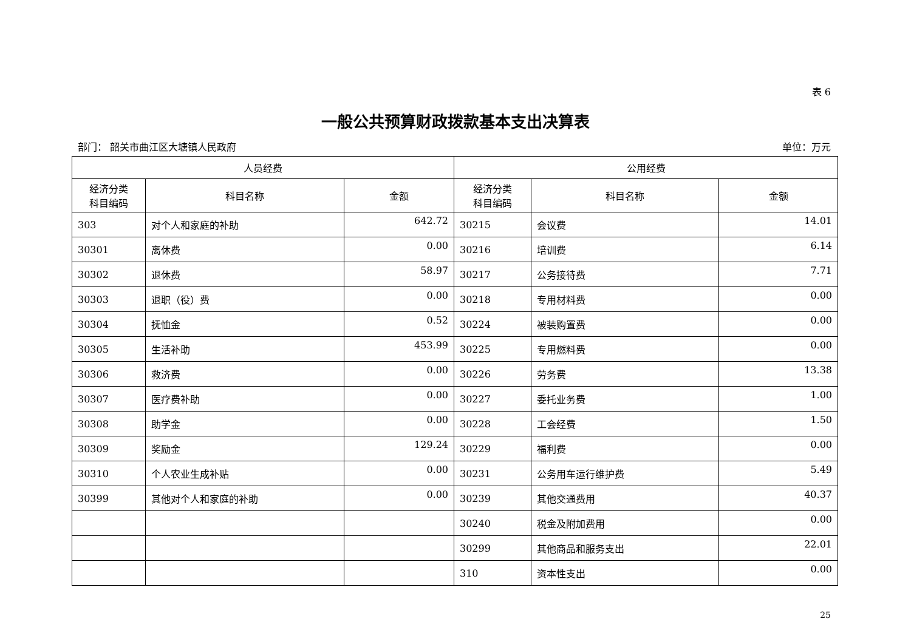表 6
一般公共预算财政拨款基本支出决算表
部门： 韶关市曲江区大塘镇人民政府 单位：万元
| 人员经费 | | | 公用经费 | | |
| --- | --- | --- | --- | --- | --- |
| 经济分类 科目编码 | 科目名称 | 金额 | 经济分类 科目编码 | 科目名称 | 金额 |
| 303 | 对个人和家庭的补助 | 642.72 | 30215 | 会议费 | 14.01 |
| 30301 | 离休费 | 0.00 | 30216 | 培训费 | 6.14 |
| 30302 | 退休费 | 58.97 | 30217 | 公务接待费 | 7.71 |
| 30303 | 退职（役）费 | 0.00 | 30218 | 专用材料费 | 0.00 |
| 30304 | 抚恤金 | 0.52 | 30224 | 被装购置费 | 0.00 |
| 30305 | 生活补助 | 453.99 | 30225 | 专用燃料费 | 0.00 |
| 30306 | 救济费 | 0.00 | 30226 | 劳务费 | 13.38 |
| 30307 | 医疗费补助 | 0.00 | 30227 | 委托业务费 | 1.00 |
| 30308 | 助学金 | 0.00 | 30228 | 工会经费 | 1.50 |
| 30309 | 奖励金 | 129.24 | 30229 | 福利费 | 0.00 |
| 30310 | 个人农业生成补贴 | 0.00 | 30231 | 公务用车运行维护费 | 5.49 |
| 30399 | 其他对个人和家庭的补助 | 0.00 | 30239 | 其他交通费用 | 40.37 |
| | | | 30240 | 税金及附加费用 | 0.00 |
| | | | 30299 | 其他商品和服务支出 | 22.01 |
| | | | 310 | 资本性支出 | 0.00 |
25